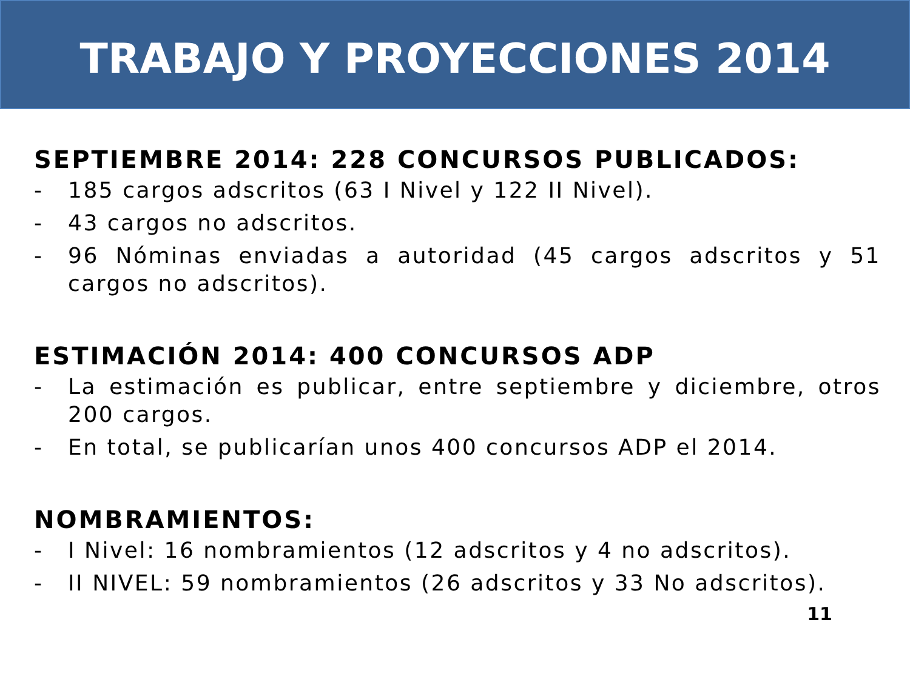TRABAJO Y PROYECCIONES 2014
SEPTIEMBRE 2014: 228 CONCURSOS PUBLICADOS:
- 185 cargos adscritos (63 I Nivel y 122 II Nivel).
- 43 cargos no adscritos.
- 96 Nóminas enviadas a autoridad (45 cargos adscritos y 51 cargos no adscritos).
ESTIMACIÓN 2014: 400 CONCURSOS ADP
- La estimación es publicar, entre septiembre y diciembre, otros 200 cargos.
- En total, se publicarían unos 400 concursos ADP el 2014.
NOMBRAMIENTOS:
- I Nivel: 16 nombramientos (12 adscritos y 4 no adscritos).
- II NIVEL: 59 nombramientos (26 adscritos y 33 No adscritos).
11